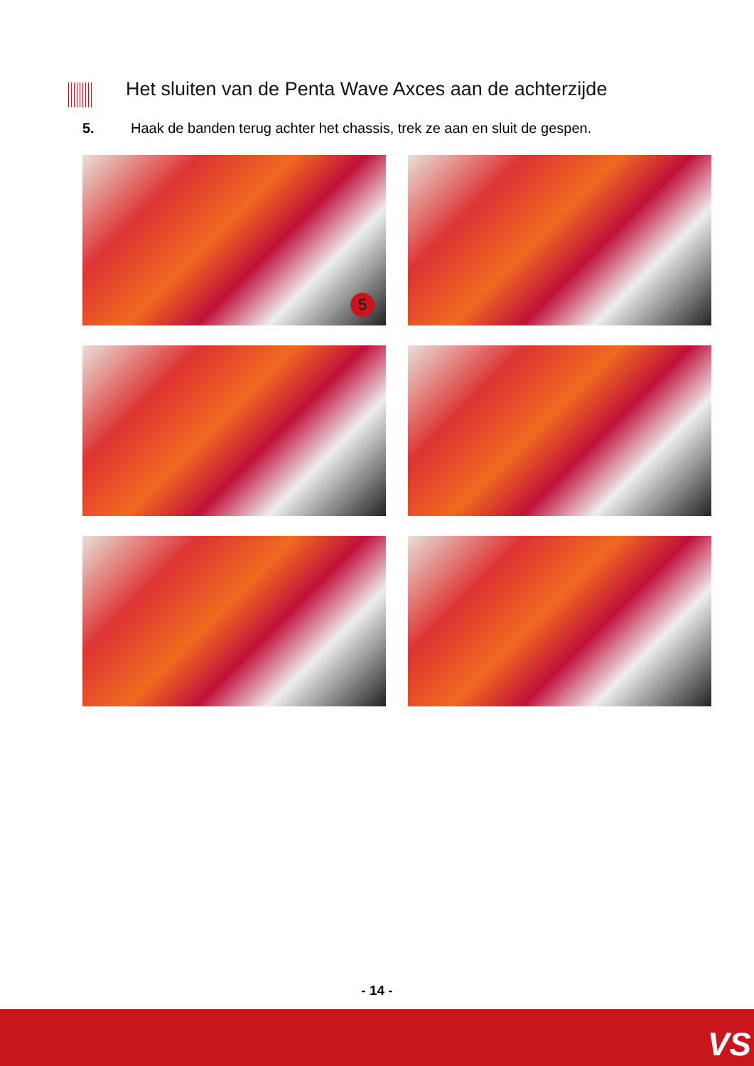Het sluiten van de Penta Wave Axces aan de achterzijde
5. Haak de banden terug achter het chassis, trek ze aan en sluit de gespen.
5
- 14 -
VS